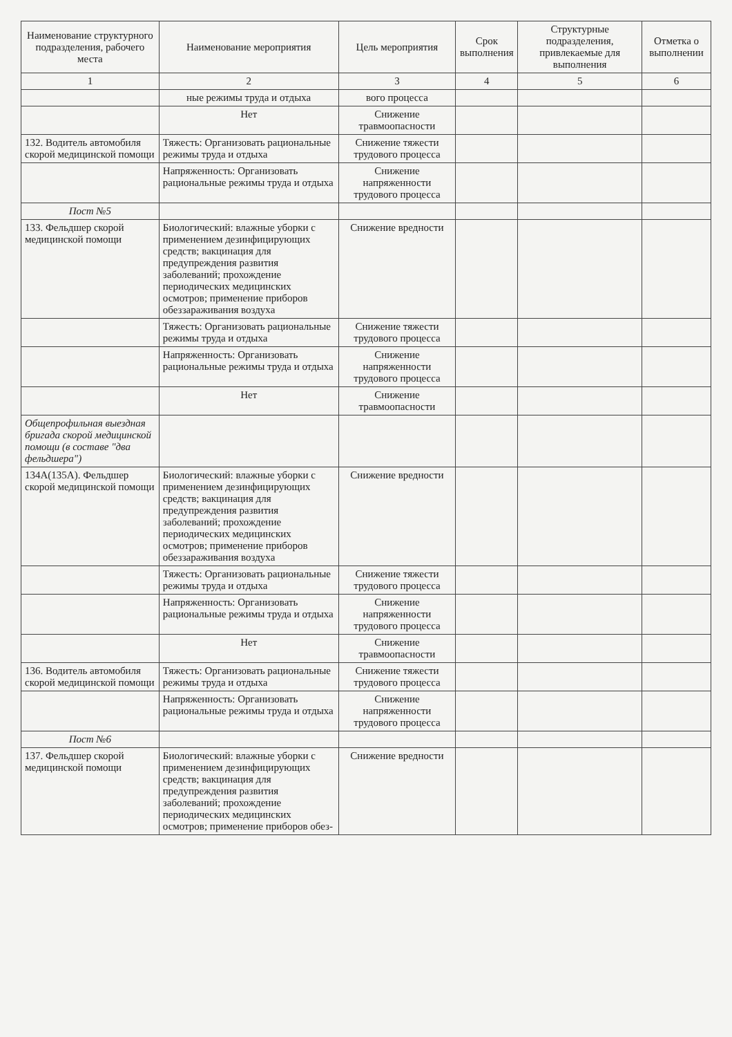| Наименование структурного подразделения, рабочего места | Наименование мероприятия | Цель мероприятия | Срок выполнения | Структурные подразделения, привлекаемые для выполнения | Отметка о выполнении |
| --- | --- | --- | --- | --- | --- |
| 1 | 2 | 3 | 4 | 5 | 6 |
| | ные режимы труда и отдыха | вого процесса | | | |
| | Нет | Снижение травмоопасности | | | |
| 132. Водитель автомобиля скорой медицинской помощи | Тяжесть: Организовать рациональные режимы труда и отдыха | Снижение тяжести трудового процесса | | | |
| | Напряженность: Организовать рациональные режимы труда и отдыха | Снижение напряженности трудового процесса | | | |
| Пост №5 | | | | | |
| 133. Фельдшер скорой медицинской помощи | Биологический: влажные уборки с применением дезинфицирующих средств; вакцинация для предупреждения развития заболеваний; прохождение периодических медицинских осмотров; применение приборов обеззараживания воздуха | Снижение вредности | | | |
| | Тяжесть: Организовать рациональные режимы труда и отдыха | Снижение тяжести трудового процесса | | | |
| | Напряженность: Организовать рациональные режимы труда и отдыха | Снижение напряженности трудового процесса | | | |
| | Нет | Снижение травмоопасности | | | |
| Общепрофильная выездная бригада скорой медицинской помощи (в составе "два фельдшера") | | | | | |
| 134А(135А). Фельдшер скорой медицинской помощи | Биологический: влажные уборки с применением дезинфицирующих средств; вакцинация для предупреждения развития заболеваний; прохождение периодических медицинских осмотров; применение приборов обеззараживания воздуха | Снижение вредности | | | |
| | Тяжесть: Организовать рациональные режимы труда и отдыха | Снижение тяжести трудового процесса | | | |
| | Напряженность: Организовать рациональные режимы труда и отдыха | Снижение напряженности трудового процесса | | | |
| | Нет | Снижение травмоопасности | | | |
| 136. Водитель автомобиля скорой медицинской помощи | Тяжесть: Организовать рациональные режимы труда и отдыха | Снижение тяжести трудового процесса | | | |
| | Напряженность: Организовать рациональные режимы труда и отдыха | Снижение напряженности трудового процесса | | | |
| Пост №6 | | | | | |
| 137. Фельдшер скорой медицинской помощи | Биологический: влажные уборки с применением дезинфицирующих средств; вакцинация для предупреждения развития заболеваний; прохождение периодических медицинских осмотров; применение приборов обез- | Снижение вредности | | | |